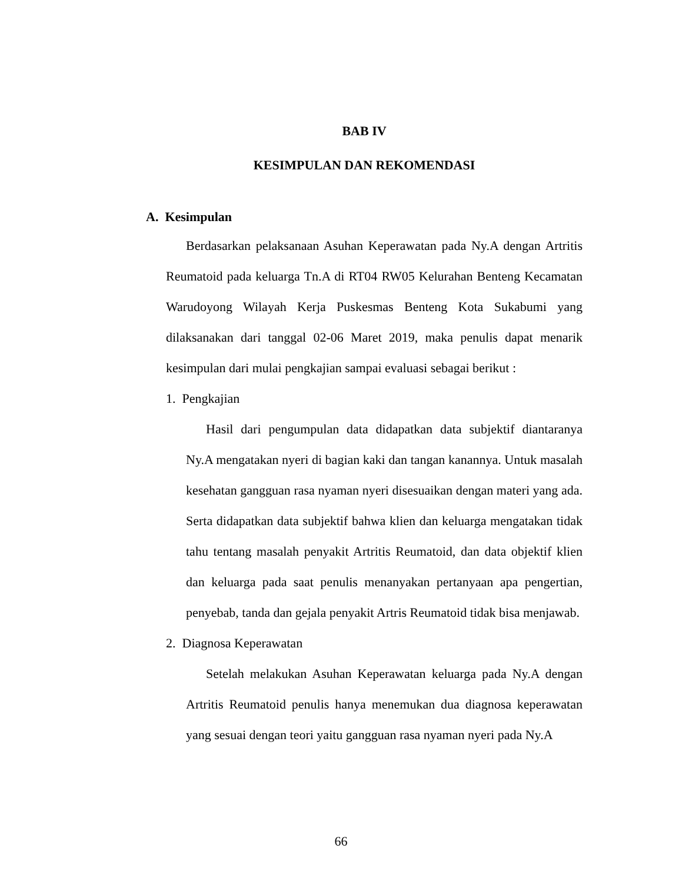BAB IV
KESIMPULAN DAN REKOMENDASI
A. Kesimpulan
Berdasarkan pelaksanaan Asuhan Keperawatan pada Ny.A dengan Artritis Reumatoid pada keluarga Tn.A di RT04 RW05 Kelurahan Benteng Kecamatan Warudoyong Wilayah Kerja Puskesmas Benteng Kota Sukabumi yang dilaksanakan dari tanggal 02-06 Maret 2019, maka penulis dapat menarik kesimpulan dari mulai pengkajian sampai evaluasi sebagai berikut :
1. Pengkajian
Hasil dari pengumpulan data didapatkan data subjektif diantaranya Ny.A mengatakan nyeri di bagian kaki dan tangan kanannya. Untuk masalah kesehatan gangguan rasa nyaman nyeri disesuaikan dengan materi yang ada. Serta didapatkan data subjektif bahwa klien dan keluarga mengatakan tidak tahu tentang masalah penyakit Artritis Reumatoid, dan data objektif klien dan keluarga pada saat penulis menanyakan pertanyaan apa pengertian, penyebab, tanda dan gejala penyakit Artris Reumatoid tidak bisa menjawab.
2. Diagnosa Keperawatan
Setelah melakukan Asuhan Keperawatan keluarga pada Ny.A dengan Artritis Reumatoid penulis hanya menemukan dua diagnosa keperawatan yang sesuai dengan teori yaitu gangguan rasa nyaman nyeri pada Ny.A
66